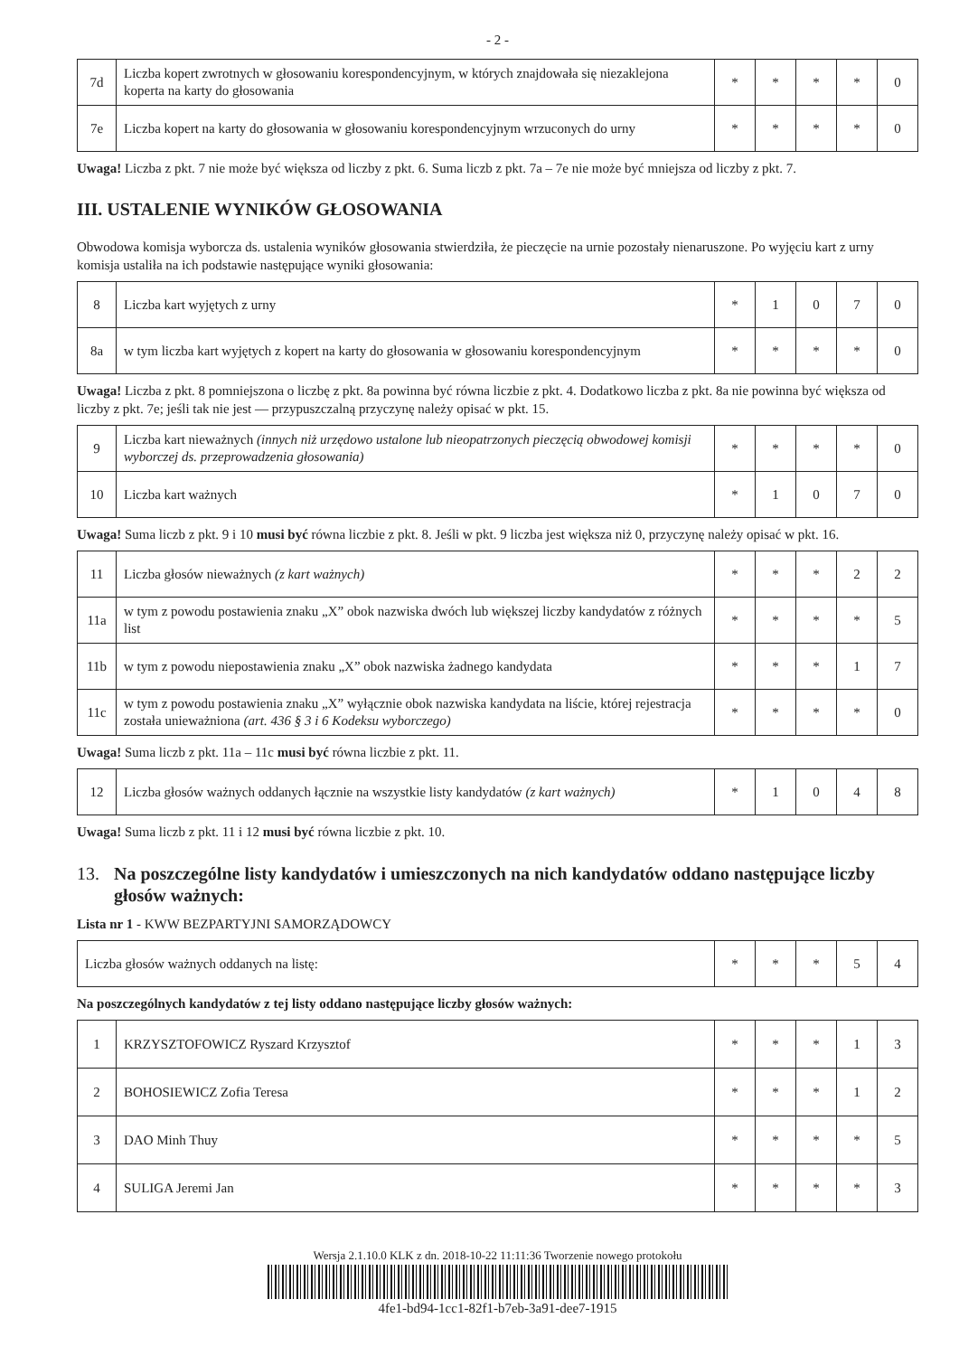- 2 -
| 7d | Liczba kopert zwrotnych w głosowaniu korespondencyjnym, w których znajdowała się niezaklejona koperta na karty do głosowania | * | * | * | * | 0 |
| 7e | Liczba kopert na karty do głosowania w głosowaniu korespondencyjnym wrzuconych do urny | * | * | * | * | 0 |
Uwaga! Liczba z pkt. 7 nie może być większa od liczby z pkt. 6. Suma liczb z pkt. 7a – 7e nie może być mniejsza od liczby z pkt. 7.
III. USTALENIE WYNIKÓW GŁOSOWANIA
Obwodowa komisja wyborcza ds. ustalenia wyników głosowania stwierdziła, że pieczęcie na urnie pozostały nienaruszone. Po wyjęciu kart z urny komisja ustaliła na ich podstawie następujące wyniki głosowania:
| 8 | Liczba kart wyjętych z urny | * | 1 | 0 | 7 | 0 |
| 8a | w tym liczba kart wyjętych z kopert na karty do głosowania w głosowaniu korespondencyjnym | * | * | * | * | 0 |
Uwaga! Liczba z pkt. 8 pomniejszona o liczbę z pkt. 8a powinna być równa liczbie z pkt. 4. Dodatkowo liczba z pkt. 8a nie powinna być większa od liczby z pkt. 7e; jeśli tak nie jest — przypuszczalną przyczynę należy opisać w pkt. 15.
| 9 | Liczba kart nieważnych (innych niż urzędowo ustalone lub nieopatrzonych pieczęcią obwodowej komisji wyborczej ds. przeprowadzenia głosowania) | * | * | * | * | 0 |
| 10 | Liczba kart ważnych | * | 1 | 0 | 7 | 0 |
Uwaga! Suma liczb z pkt. 9 i 10 musi być równa liczbie z pkt. 8. Jeśli w pkt. 9 liczba jest większa niż 0, przyczynę należy opisać w pkt. 16.
| 11 | Liczba głosów nieważnych (z kart ważnych) | * | * | * | 2 | 2 |
| 11a | w tym z powodu postawienia znaku „X” obok nazwiska dwóch lub większej liczby kandydatów z różnych list | * | * | * | * | 5 |
| 11b | w tym z powodu niepostawienia znaku „X” obok nazwiska żadnego kandydata | * | * | * | 1 | 7 |
| 11c | w tym z powodu postawienia znaku „X” wyłącznie obok nazwiska kandydata na liście, której rejestracja została unieważniona (art. 436 § 3 i 6 Kodeksu wyborczego) | * | * | * | * | 0 |
Uwaga! Suma liczb z pkt. 11a – 11c musi być równa liczbie z pkt. 11.
| 12 | Liczba głosów ważnych oddanych łącznie na wszystkie listy kandydatów (z kart ważnych) | * | 1 | 0 | 4 | 8 |
Uwaga! Suma liczb z pkt. 11 i 12 musi być równa liczbie z pkt. 10.
13. Na poszczególne listy kandydatów i umieszczonych na nich kandydatów oddano następujące liczby głosów ważnych:
Lista nr 1 - KWW BEZPARTYJNI SAMORZĄDOWCY
| Liczba głosów ważnych oddanych na listę: | * | * | * | 5 | 4 |
Na poszczególnych kandydatów z tej listy oddano następujące liczby głosów ważnych:
| 1 | KRZYSZTOFOWICZ Ryszard Krzysztof | * | * | * | 1 | 3 |
| 2 | BOHOSIEWICZ Zofia Teresa | * | * | * | 1 | 2 |
| 3 | DAO Minh Thuy | * | * | * | * | 5 |
| 4 | SULIGA Jeremi Jan | * | * | * | * | 3 |
Wersja 2.1.10.0 KLK z dn. 2018-10-22 11:11:36 Tworzenie nowego protokołu
4fe1-bd94-1cc1-82f1-b7eb-3a91-dee7-1915